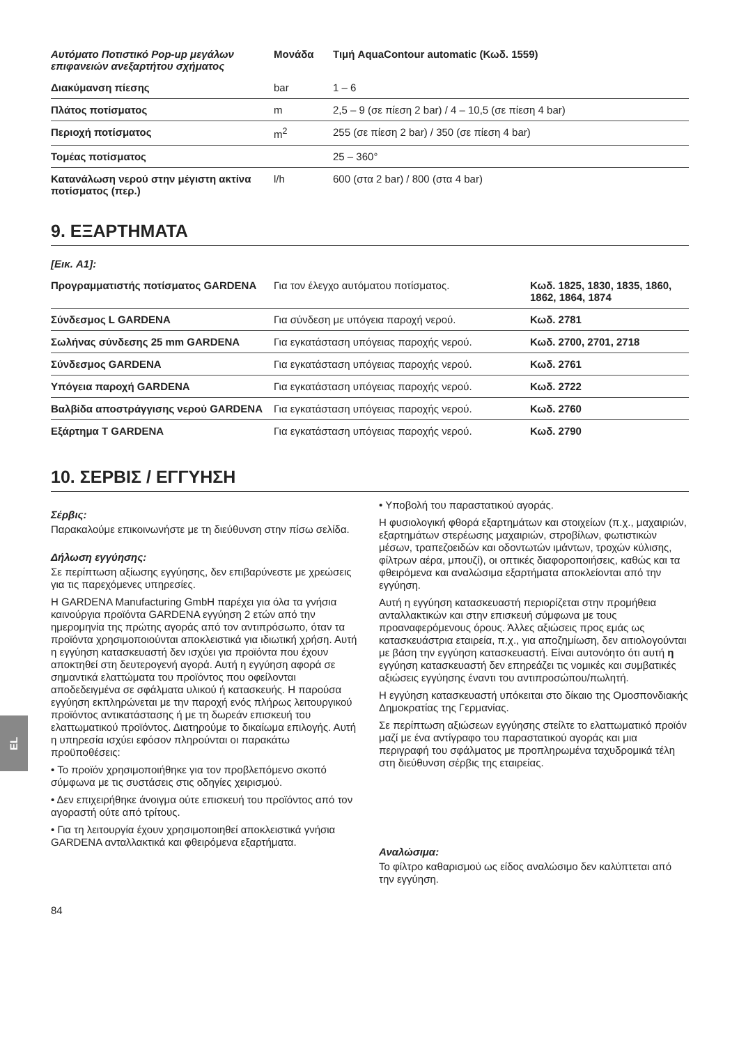EL
| Αυτόματο Ποτιστικό Pop-up μεγάλων επιφανειών ανεξαρτήτου σχήματος | Μονάδα | Τιμή AquaContour automatic (Κωδ. 1559) |
| --- | --- | --- |
| Διακύμανση πίεσης | bar | 1 – 6 |
| Πλάτος ποτίσματος | m | 2,5 – 9 (σε πίεση 2 bar) / 4 – 10,5 (σε πίεση 4 bar) |
| Περιοχή ποτίσματος | m<sup>2</sup> | 255 (σε πίεση 2 bar) / 350 (σε πίεση 4 bar) |
| Τομέας ποτίσματος | | 25 – 360° |
| Κατανάλωση νερού στην μέγιστη ακτίνα ποτίσματος (περ.) | l/h | 600 (στα 2 bar) / 800 (στα 4 bar) |
9. ΕΞΑΡΤΗΜΑΤΑ
| [Εικ. A1]: | | |
| Προγραμματιστής ποτίσματος GARDENA | Για τον έλεγχο αυτόματου ποτίσματος. | Κωδ. 1825, 1830, 1835, 1860, 1862, 1864, 1874 |
| Σύνδεσμος L GARDENA | Για σύνδεση με υπόγεια παροχή νερού. | Κωδ. 2781 |
| Σωλήνας σύνδεσης 25 mm GARDENA | Για εγκατάσταση υπόγειας παροχής νερού. | Κωδ. 2700, 2701, 2718 |
| Σύνδεσμος GARDENA | Για εγκατάσταση υπόγειας παροχής νερού. | Κωδ. 2761 |
| Υπόγεια παροχή GARDENA | Για εγκατάσταση υπόγειας παροχής νερού. | Κωδ. 2722 |
| Βαλβίδα αποστράγγισης νερού GARDENA | Για εγκατάσταση υπόγειας παροχής νερού. | Κωδ. 2760 |
| Εξάρτημα T GARDENA | Για εγκατάσταση υπόγειας παροχής νερού. | Κωδ. 2790 |
10. ΣΕΡΒΙΣ / ΕΓΓΥΗΣΗ
Σέρβις:
Παρακαλούμε επικοινωνήστε με τη διεύθυνση στην πίσω σελίδα.
Δήλωση εγγύησης:
Σε περίπτωση αξίωσης εγγύησης, δεν επιβαρύνεστε με χρεώσεις για τις παρεχόμενες υπηρεσίες.
Η GARDENA Manufacturing GmbH παρέχει για όλα τα γνήσια καινούργια προϊόντα GARDENA εγγύηση 2 ετών από την ημερομηνία της πρώτης αγοράς από τον αντιπρόσωπο, όταν τα προϊόντα χρησιμοποιούνται αποκλειστικά για ιδιωτική χρήση. Αυτή η εγγύηση κατασκευαστή δεν ισχύει για προϊόντα που έχουν αποκτηθεί στη δευτερογενή αγορά. Αυτή η εγγύηση αφορά σε σημαντικά ελαττώματα του προϊόντος που οφείλονται αποδεδειγμένα σε σφάλματα υλικού ή κατασκευής. Η παρούσα εγγύηση εκπληρώνεται με την παροχή ενός πλήρως λειτουργικού προϊόντος αντικατάστασης ή με τη δωρεάν επισκευή του ελαττωματικού προϊόντος. Διατηρούμε το δικαίωμα επιλογής. Αυτή η υπηρεσία ισχύει εφόσον πληρούνται οι παρακάτω προϋποθέσεις:
• Το προϊόν χρησιμοποιήθηκε για τον προβλεπόμενο σκοπό σύμφωνα με τις συστάσεις στις οδηγίες χειρισμού.
• Δεν επιχειρήθηκε άνοιγμα ούτε επισκευή του προϊόντος από τον αγοραστή ούτε από τρίτους.
• Για τη λειτουργία έχουν χρησιμοποιηθεί αποκλειστικά γνήσια GARDENA ανταλλακτικά και φθειρόμενα εξαρτήματα.
• Υποβολή του παραστατικού αγοράς.
Η φυσιολογική φθορά εξαρτημάτων και στοιχείων (π.χ., μαχαιριών, εξαρτημάτων στερέωσης μαχαιριών, στροβίλων, φωτιστικών μέσων, τραπεζοειδών και οδοντωτών ιμάντων, τροχών κύλισης, φίλτρων αέρα, μπουζί), οι οπτικές διαφοροποιήσεις, καθώς και τα φθειρόμενα και αναλώσιμα εξαρτήματα αποκλείονται από την εγγύηση.
Αυτή η εγγύηση κατασκευαστή περιορίζεται στην προμήθεια ανταλλακτικών και στην επισκευή σύμφωνα με τους προαναφερόμενους όρους. Άλλες αξιώσεις προς εμάς ως κατασκευάστρια εταιρεία, π.χ., για αποζημίωση, δεν αιτιολογούνται με βάση την εγγύηση κατασκευαστή. Είναι αυτονόητο ότι αυτή η εγγύηση κατασκευαστή δεν επηρεάζει τις νομικές και συμβατικές αξιώσεις εγγύησης έναντι του αντιπροσώπου/πωλητή.
Η εγγύηση κατασκευαστή υπόκειται στο δίκαιο της Ομοσπονδιακής Δημοκρατίας της Γερμανίας.
Σε περίπτωση αξιώσεων εγγύησης στείλτε το ελαττωματικό προϊόν μαζί με ένα αντίγραφο του παραστατικού αγοράς και μια περιγραφή του σφάλματος με προπληρωμένα ταχυδρομικά τέλη στη διεύθυνση σέρβις της εταιρείας.
Αναλώσιμα:
Το φίλτρο καθαρισμού ως είδος αναλώσιμο δεν καλύπτεται από την εγγύηση.
84